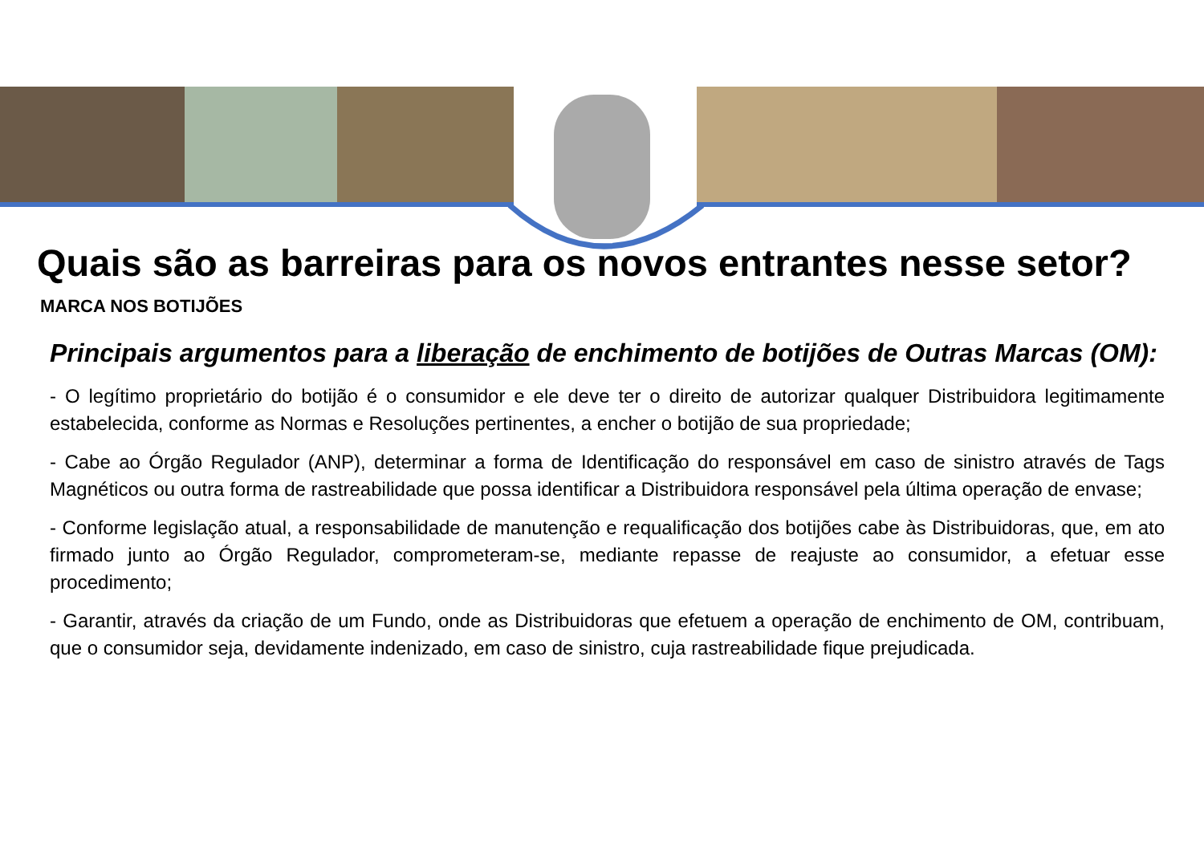Quais são as barreiras para os novos entrantes nesse setor?
MARCA NOS BOTIJÕES
Principais argumentos para a liberação de enchimento de botijões de Outras Marcas (OM):
- O legítimo proprietário do botijão é o consumidor e ele deve ter o direito de autorizar qualquer Distribuidora legitimamente estabelecida, conforme as Normas e Resoluções pertinentes, a encher o botijão de sua propriedade;
- Cabe ao Órgão Regulador (ANP), determinar a forma de Identificação do responsável em caso de sinistro através de Tags Magnéticos ou outra forma de rastreabilidade que possa identificar a Distribuidora responsável pela última operação de envase;
- Conforme legislação atual, a responsabilidade de manutenção e requalificação dos botijões cabe às Distribuidoras, que, em ato firmado junto ao Órgão Regulador, comprometeram-se, mediante repasse de reajuste ao consumidor, a efetuar esse procedimento;
- Garantir, através da criação de um Fundo, onde as Distribuidoras que efetuem a operação de enchimento de OM, contribuam, que o consumidor seja, devidamente indenizado, em caso de sinistro, cuja rastreabilidade fique prejudicada.